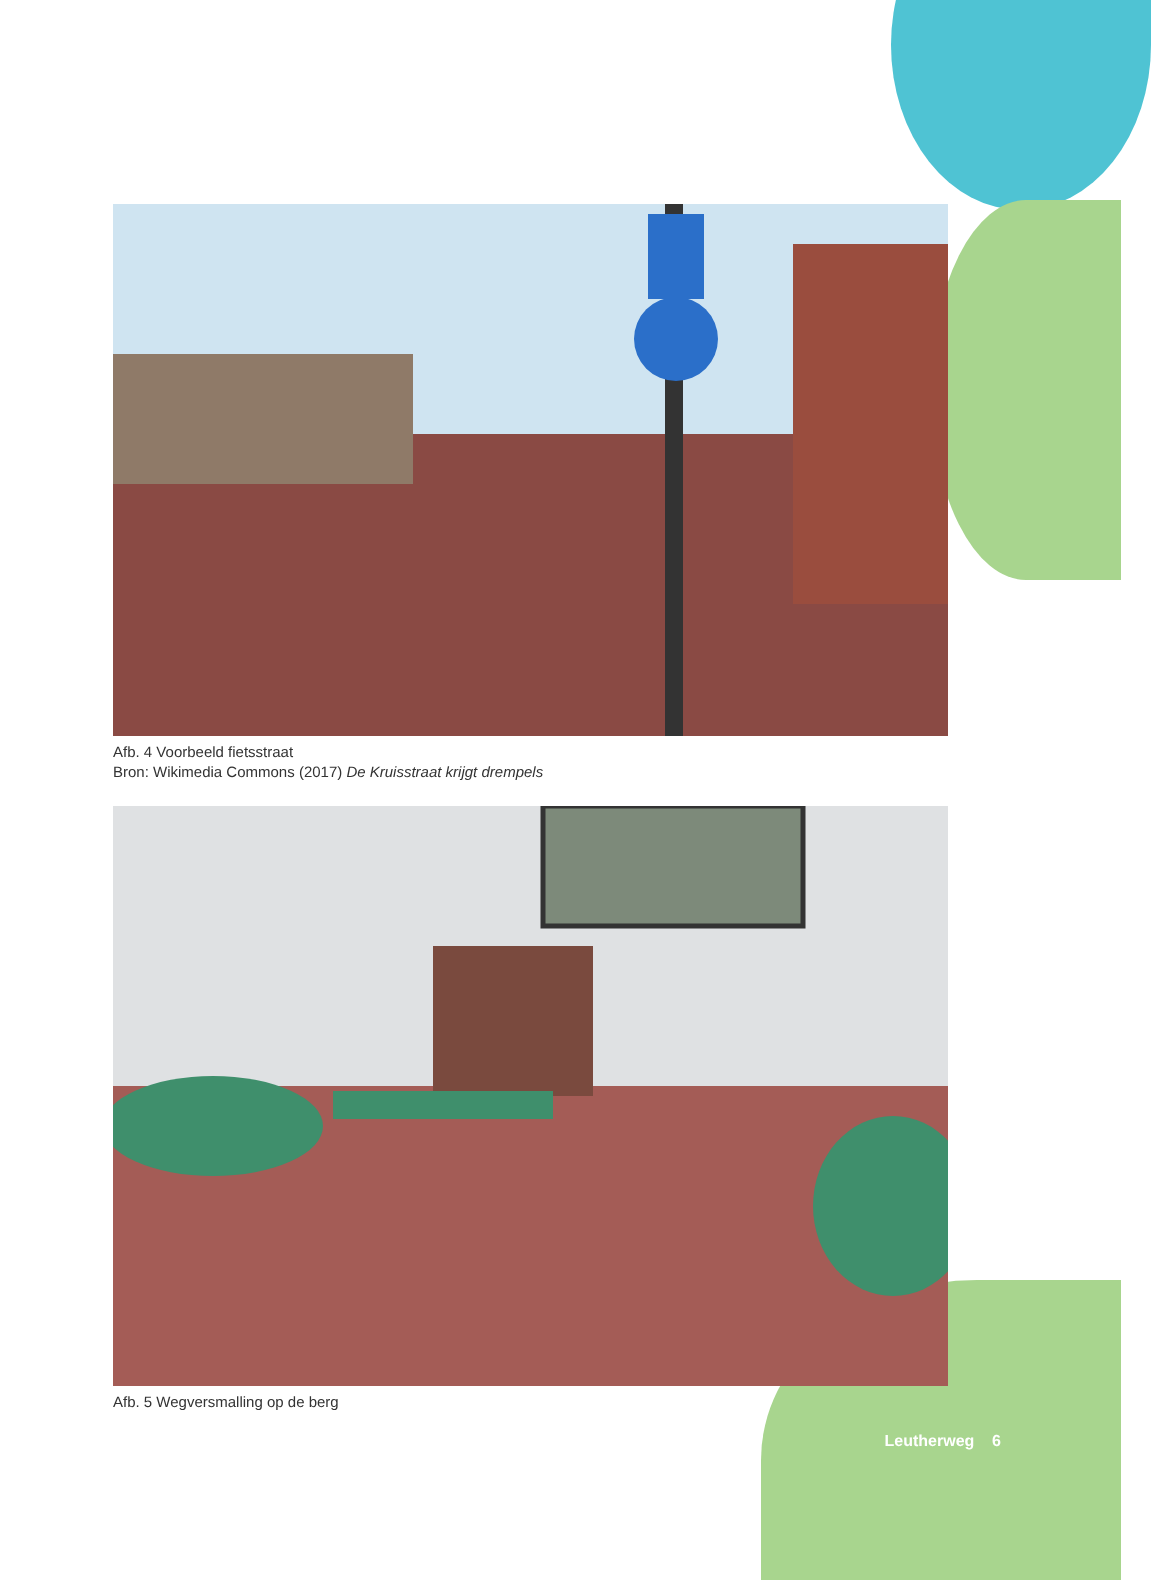Afb. 4 Voorbeeld fietsstraat
Bron: Wikimedia Commons (2017) De Kruisstraat krijgt drempels
Afb. 5 Wegversmalling op de berg
Leutherweg 6